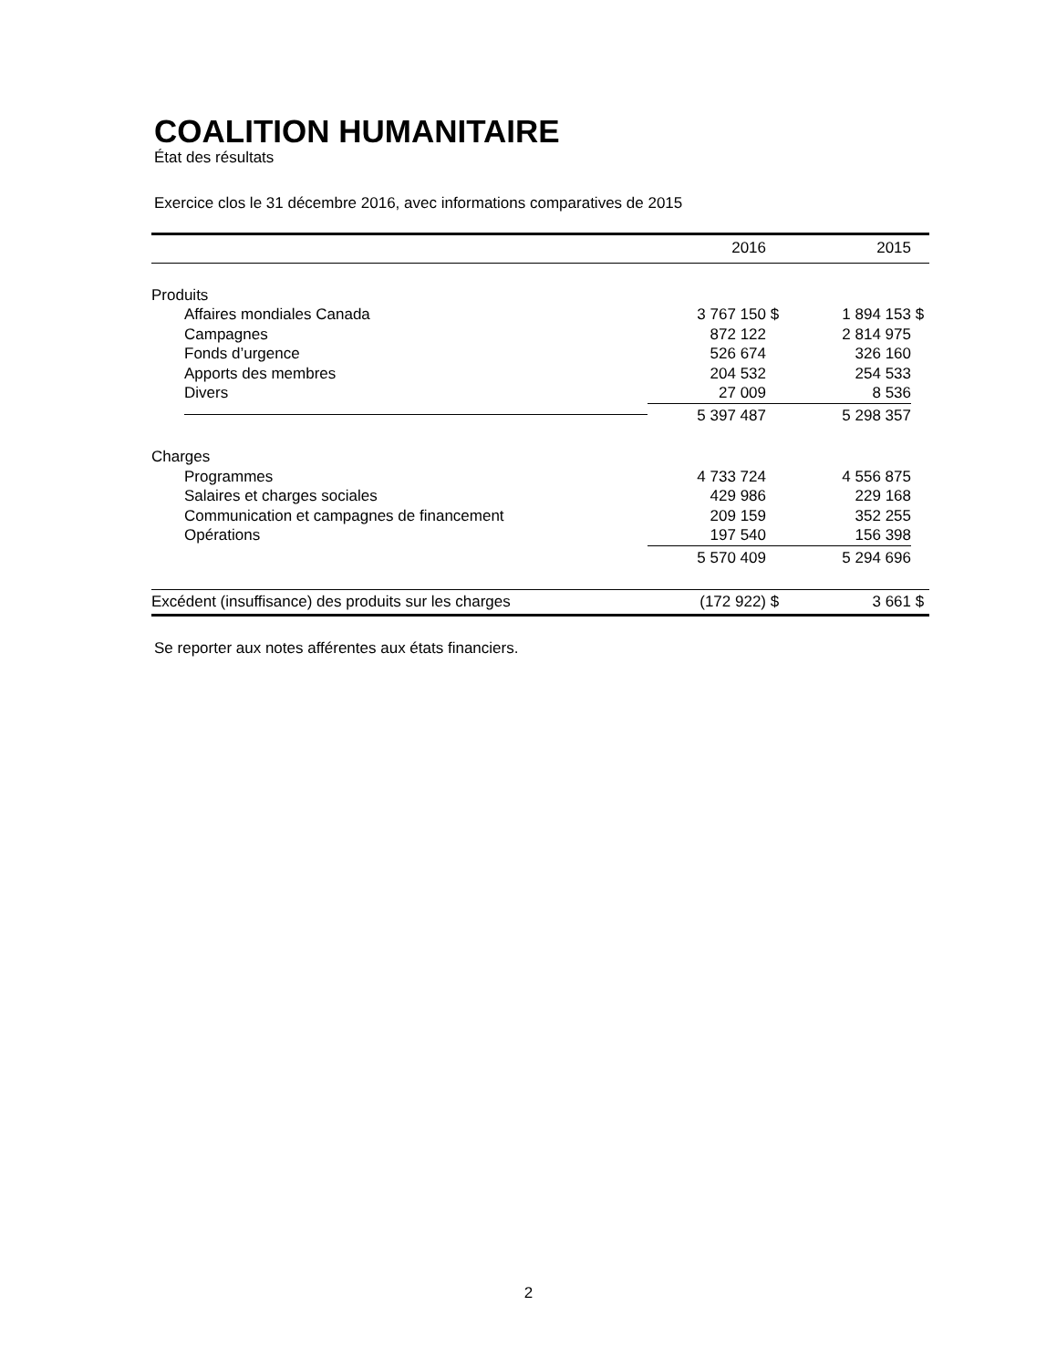COALITION HUMANITAIRE
État des résultats
Exercice clos le 31 décembre 2016, avec informations comparatives de 2015
| | 2016 | | 2015 | |
| --- | --- | --- | --- | --- |
| Produits | | | | |
| Affaires mondiales Canada | 3 767 150 | $ | 1 894 153 | $ |
| Campagnes | 872 122 | | 2 814 975 | |
| Fonds d’urgence | 526 674 | | 326 160 | |
| Apports des membres | 204 532 | | 254 533 | |
| Divers | 27 009 | | 8 536 | |
| | 5 397 487 | | 5 298 357 | |
| Charges | | | | |
| Programmes | 4 733 724 | | 4 556 875 | |
| Salaires et charges sociales | 429 986 | | 229 168 | |
| Communication et campagnes de financement | 209 159 | | 352 255 | |
| Opérations | 197 540 | | 156 398 | |
| | 5 570 409 | | 5 294 696 | |
| Excédent (insuffisance) des produits sur les charges | (172 922) | $ | 3 661 | $ |
Se reporter aux notes afférentes aux états financiers.
2